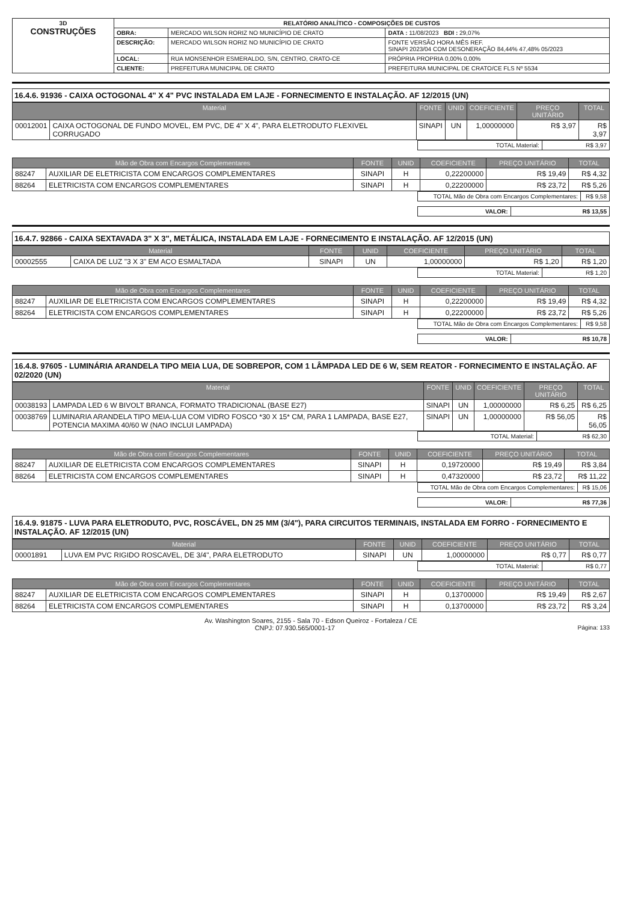| 3D CONSTRUÇÕES | RELATÓRIO ANALÍTICO - COMPOSIÇÕES DE CUSTOS | | |
| | OBRA: | MERCADO WILSON RORIZ NO MUNICÍPIO DE CRATO | DATA : 11/08/2023 BDI : 29,07% |
| | DESCRIÇÃO: | MERCADO WILSON RORIZ NO MUNICÍPIO DE CRATO | FONTE VERSÃO HORA MÊS REF. SINAPI 2023/04 COM DESONERAÇÃO 84,44% 47,48% 05/2023 |
| | LOCAL: | RUA MONSENHOR ESMERALDO, S/N, CENTRO, CRATO-CE | PRÓPRIA PROPRIA 0,00% 0,00% |
| | CLIENTE: | PREFEITURA MUNICIPAL DE CRATO | PREFEITURA MUNICIPAL DE CRATO/CE FLS Nº 5534 |
16.4.6. 91936 - CAIXA OCTOGONAL 4" X 4" PVC INSTALADA EM LAJE - FORNECIMENTO E INSTALAÇÃO. AF 12/2015 (UN)
| Material | | FONTE | UNID | COEFICIENTE | PREÇO UNITÁRIO | TOTAL |
| --- | --- | --- | --- | --- | --- | --- |
| 00012001 | CAIXA OCTOGONAL DE FUNDO MOVEL, EM PVC, DE 4" X 4", PARA ELETRODUTO FLEXIVEL CORRUGADO | SINAPI | UN | 1,00000000 | R$ 3,97 | R$ 3,97 |
| TOTAL Material: | R$ 3,97 |
| Mão de Obra com Encargos Complementares | | FONTE | UNID | COEFICIENTE | PREÇO UNITÁRIO | TOTAL |
| --- | --- | --- | --- | --- | --- | --- |
| 88247 | AUXILIAR DE ELETRICISTA COM ENCARGOS COMPLEMENTARES | SINAPI | H | 0,22200000 | R$ 19,49 | R$ 4,32 |
| 88264 | ELETRICISTA COM ENCARGOS COMPLEMENTARES | SINAPI | H | 0,22200000 | R$ 23,72 | R$ 5,26 |
| TOTAL Mão de Obra com Encargos Complementares: | R$ 9,58 |
| VALOR: | R$ 13,55 |
16.4.7. 92866 - CAIXA SEXTAVADA 3" X 3", METÁLICA, INSTALADA EM LAJE - FORNECIMENTO E INSTALAÇÃO. AF 12/2015 (UN)
| Material | | FONTE | UNID | COEFICIENTE | PREÇO UNITÁRIO | TOTAL |
| --- | --- | --- | --- | --- | --- | --- |
| 00002555 | CAIXA DE LUZ "3 X 3" EM ACO ESMALTADA | SINAPI | UN | 1,00000000 | R$ 1,20 | R$ 1,20 |
| TOTAL Material: | R$ 1,20 |
| Mão de Obra com Encargos Complementares | | FONTE | UNID | COEFICIENTE | PREÇO UNITÁRIO | TOTAL |
| --- | --- | --- | --- | --- | --- | --- |
| 88247 | AUXILIAR DE ELETRICISTA COM ENCARGOS COMPLEMENTARES | SINAPI | H | 0,22200000 | R$ 19,49 | R$ 4,32 |
| 88264 | ELETRICISTA COM ENCARGOS COMPLEMENTARES | SINAPI | H | 0,22200000 | R$ 23,72 | R$ 5,26 |
| TOTAL Mão de Obra com Encargos Complementares: | R$ 9,58 |
| VALOR: | R$ 10,78 |
16.4.8. 97605 - LUMINÁRIA ARANDELA TIPO MEIA LUA, DE SOBREPOR, COM 1 LÂMPADA LED DE 6 W, SEM REATOR - FORNECIMENTO E INSTALAÇÃO. AF 02/2020 (UN)
| Material | | FONTE | UNID | COEFICIENTE | PREÇO UNITÁRIO | TOTAL |
| --- | --- | --- | --- | --- | --- | --- |
| 00038193 | LAMPADA LED 6 W BIVOLT BRANCA, FORMATO TRADICIONAL (BASE E27) | SINAPI | UN | 1,00000000 | R$ 6,25 | R$ 6,25 |
| 00038769 | LUMINARIA ARANDELA TIPO MEIA-LUA COM VIDRO FOSCO *30 X 15* CM, PARA 1 LAMPADA, BASE E27, POTENCIA MAXIMA 40/60 W (NAO INCLUI LAMPADA) | SINAPI | UN | 1,00000000 | R$ 56,05 | R$ 56,05 |
| TOTAL Material: | R$ 62,30 |
| Mão de Obra com Encargos Complementares | | FONTE | UNID | COEFICIENTE | PREÇO UNITÁRIO | TOTAL |
| --- | --- | --- | --- | --- | --- | --- |
| 88247 | AUXILIAR DE ELETRICISTA COM ENCARGOS COMPLEMENTARES | SINAPI | H | 0,19720000 | R$ 19,49 | R$ 3,84 |
| 88264 | ELETRICISTA COM ENCARGOS COMPLEMENTARES | SINAPI | H | 0,47320000 | R$ 23,72 | R$ 11,22 |
| TOTAL Mão de Obra com Encargos Complementares: | R$ 15,06 |
| VALOR: | R$ 77,36 |
16.4.9. 91875 - LUVA PARA ELETRODUTO, PVC, ROSCÁVEL, DN 25 MM (3/4"), PARA CIRCUITOS TERMINAIS, INSTALADA EM FORRO - FORNECIMENTO E INSTALAÇÃO. AF 12/2015 (UN)
| Material | | FONTE | UNID | COEFICIENTE | PREÇO UNITÁRIO | TOTAL |
| --- | --- | --- | --- | --- | --- | --- |
| 00001891 | LUVA EM PVC RIGIDO ROSCAVEL, DE 3/4", PARA ELETRODUTO | SINAPI | UN | 1,00000000 | R$ 0,77 | R$ 0,77 |
| TOTAL Material: | R$ 0,77 |
| Mão de Obra com Encargos Complementares | | FONTE | UNID | COEFICIENTE | PREÇO UNITÁRIO | TOTAL |
| --- | --- | --- | --- | --- | --- | --- |
| 88247 | AUXILIAR DE ELETRICISTA COM ENCARGOS COMPLEMENTARES | SINAPI | H | 0,13700000 | R$ 19,49 | R$ 2,67 |
| 88264 | ELETRICISTA COM ENCARGOS COMPLEMENTARES | SINAPI | H | 0,13700000 | R$ 23,72 | R$ 3,24 |
Av. Washington Soares, 2155 - Sala 70 - Edson Queiroz - Fortaleza / CE
CNPJ: 07.930.565/0001-17 Página: 133